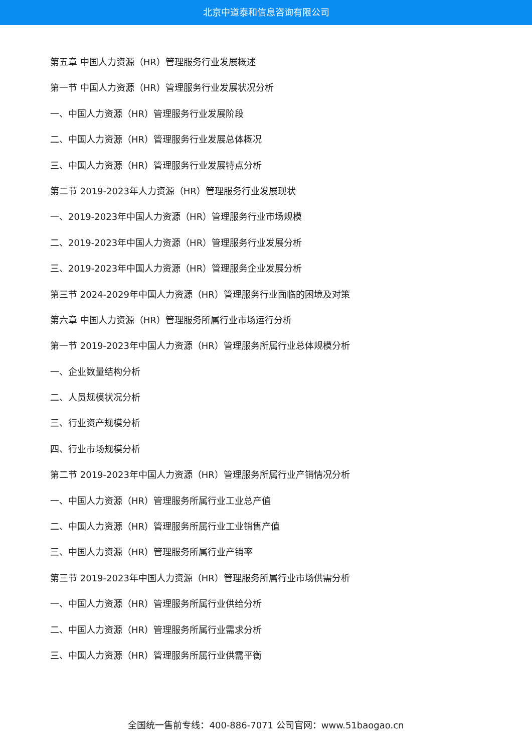北京中道泰和信息咨询有限公司
第五章 中国人力资源（HR）管理服务行业发展概述
第一节 中国人力资源（HR）管理服务行业发展状况分析
一、中国人力资源（HR）管理服务行业发展阶段
二、中国人力资源（HR）管理服务行业发展总体概况
三、中国人力资源（HR）管理服务行业发展特点分析
第二节 2019-2023年人力资源（HR）管理服务行业发展现状
一、2019-2023年中国人力资源（HR）管理服务行业市场规模
二、2019-2023年中国人力资源（HR）管理服务行业发展分析
三、2019-2023年中国人力资源（HR）管理服务企业发展分析
第三节 2024-2029年中国人力资源（HR）管理服务行业面临的困境及对策
第六章 中国人力资源（HR）管理服务所属行业市场运行分析
第一节 2019-2023年中国人力资源（HR）管理服务所属行业总体规模分析
一、企业数量结构分析
二、人员规模状况分析
三、行业资产规模分析
四、行业市场规模分析
第二节 2019-2023年中国人力资源（HR）管理服务所属行业产销情况分析
一、中国人力资源（HR）管理服务所属行业工业总产值
二、中国人力资源（HR）管理服务所属行业工业销售产值
三、中国人力资源（HR）管理服务所属行业产销率
第三节 2019-2023年中国人力资源（HR）管理服务所属行业市场供需分析
一、中国人力资源（HR）管理服务所属行业供给分析
二、中国人力资源（HR）管理服务所属行业需求分析
三、中国人力资源（HR）管理服务所属行业供需平衡
全国统一售前专线：400-886-7071 公司官网：www.51baogao.cn